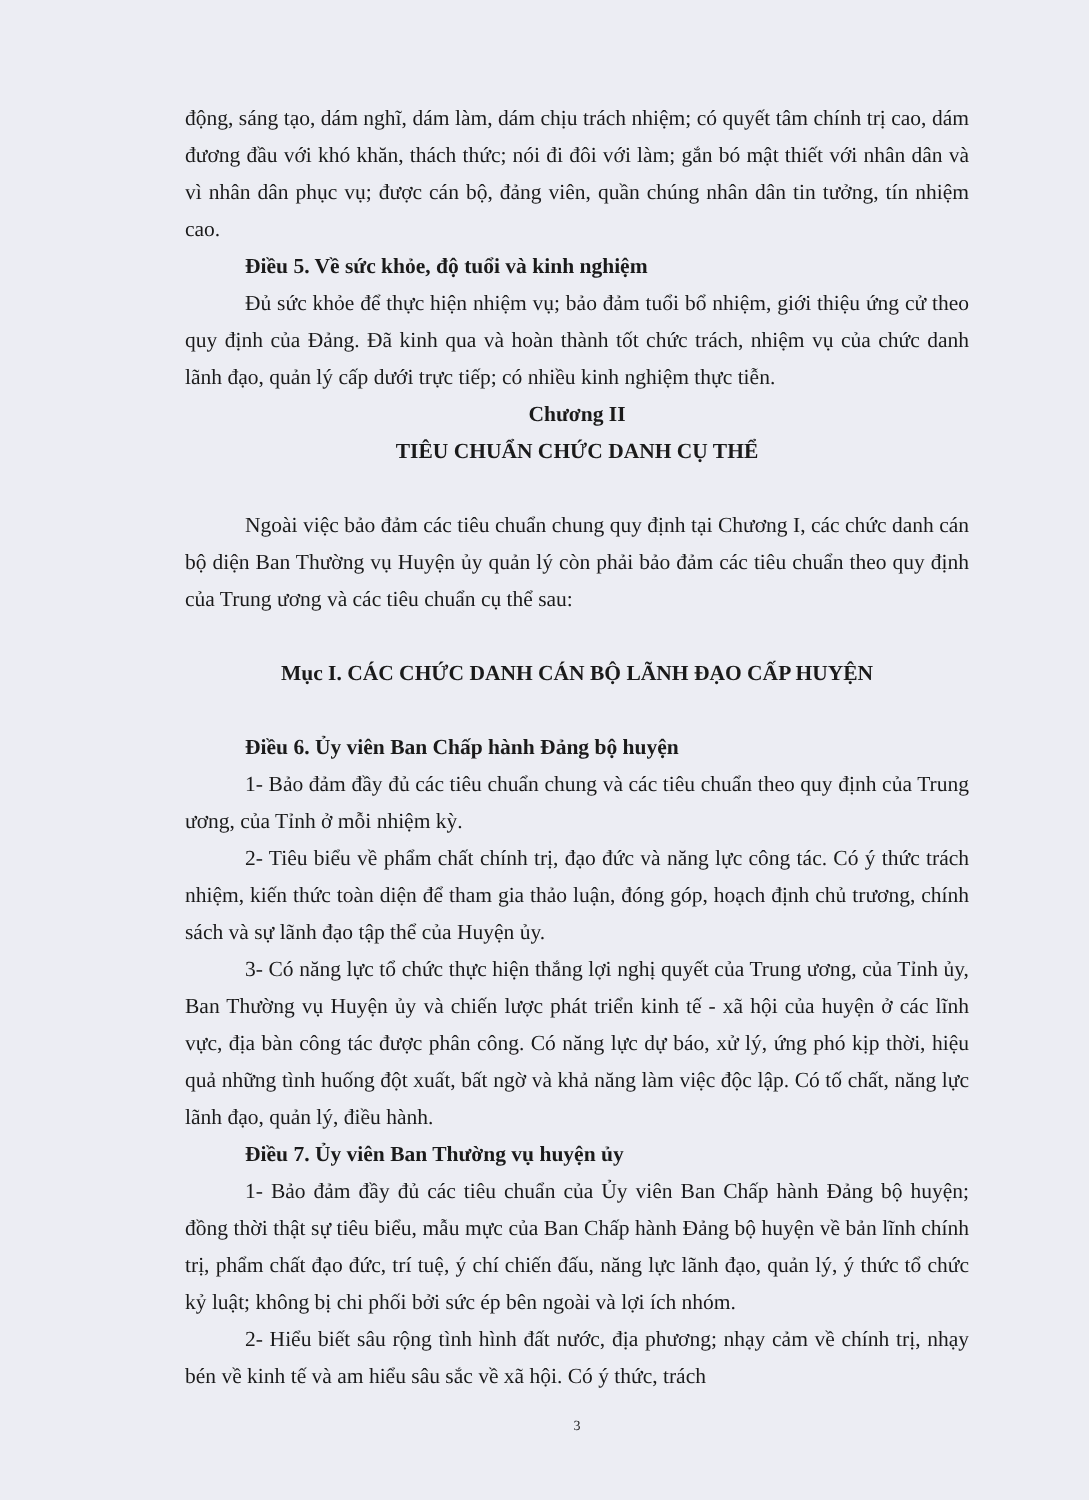động, sáng tạo, dám nghĩ, dám làm, dám chịu trách nhiệm; có quyết tâm chính trị cao, dám đương đầu với khó khăn, thách thức; nói đi đôi với làm; gắn bó mật thiết với nhân dân và vì nhân dân phục vụ; được cán bộ, đảng viên, quần chúng nhân dân tin tưởng, tín nhiệm cao.
Điều 5. Về sức khỏe, độ tuổi và kinh nghiệm
Đủ sức khỏe để thực hiện nhiệm vụ; bảo đảm tuổi bổ nhiệm, giới thiệu ứng cử theo quy định của Đảng. Đã kinh qua và hoàn thành tốt chức trách, nhiệm vụ của chức danh lãnh đạo, quản lý cấp dưới trực tiếp; có nhiều kinh nghiệm thực tiễn.
Chương II
TIÊU CHUẨN CHỨC DANH CỤ THỂ
Ngoài việc bảo đảm các tiêu chuẩn chung quy định tại Chương I, các chức danh cán bộ diện Ban Thường vụ Huyện ủy quản lý còn phải bảo đảm các tiêu chuẩn theo quy định của Trung ương và các tiêu chuẩn cụ thể sau:
Mục I. CÁC CHỨC DANH CÁN BỘ LÃNH ĐẠO CẤP HUYỆN
Điều 6. Ủy viên Ban Chấp hành Đảng bộ huyện
1- Bảo đảm đầy đủ các tiêu chuẩn chung và các tiêu chuẩn theo quy định của Trung ương, của Tỉnh ở mỗi nhiệm kỳ.
2- Tiêu biểu về phẩm chất chính trị, đạo đức và năng lực công tác. Có ý thức trách nhiệm, kiến thức toàn diện để tham gia thảo luận, đóng góp, hoạch định chủ trương, chính sách và sự lãnh đạo tập thể của Huyện ủy.
3- Có năng lực tổ chức thực hiện thắng lợi nghị quyết của Trung ương, của Tỉnh ủy, Ban Thường vụ Huyện ủy và chiến lược phát triển kinh tế - xã hội của huyện ở các lĩnh vực, địa bàn công tác được phân công. Có năng lực dự báo, xử lý, ứng phó kịp thời, hiệu quả những tình huống đột xuất, bất ngờ và khả năng làm việc độc lập. Có tố chất, năng lực lãnh đạo, quản lý, điều hành.
Điều 7. Ủy viên Ban Thường vụ huyện ủy
1- Bảo đảm đầy đủ các tiêu chuẩn của Ủy viên Ban Chấp hành Đảng bộ huyện; đồng thời thật sự tiêu biểu, mẫu mực của Ban Chấp hành Đảng bộ huyện về bản lĩnh chính trị, phẩm chất đạo đức, trí tuệ, ý chí chiến đấu, năng lực lãnh đạo, quản lý, ý thức tổ chức kỷ luật; không bị chi phối bởi sức ép bên ngoài và lợi ích nhóm.
2- Hiểu biết sâu rộng tình hình đất nước, địa phương; nhạy cảm về chính trị, nhạy bén về kinh tế và am hiểu sâu sắc về xã hội. Có ý thức, trách
3